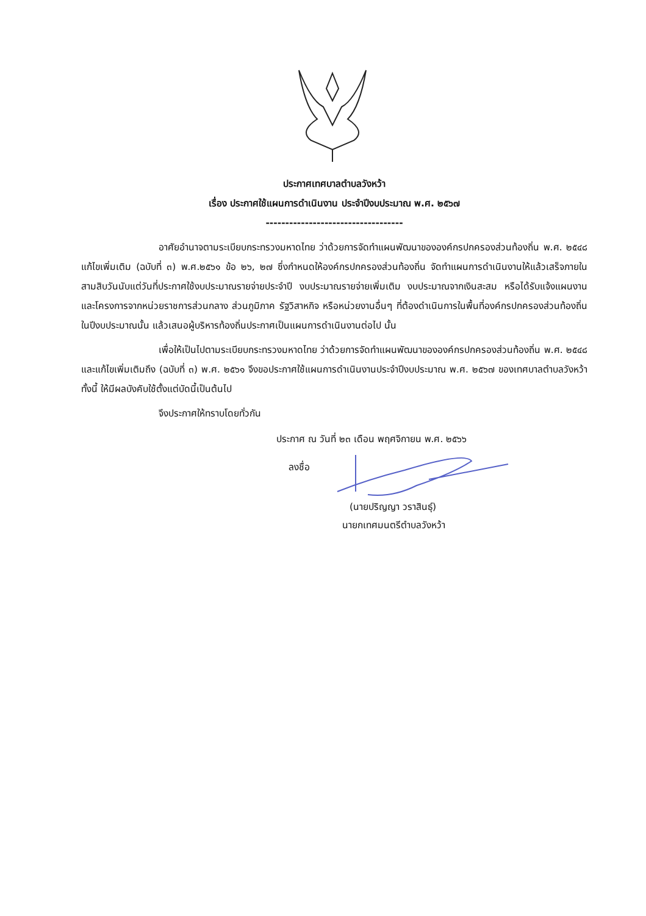ประกาศเทศบาลตำบลวังหว้า
เรื่อง ประกาศใช้แผนการดำเนินงาน ประจำปีงบประมาณ พ.ศ. ๒๕๖๗
-----------------------------------
อาศัยอำนาจตามระเบียบกระทรวงมหาดไทย ว่าด้วยการจัดทำแผนพัฒนาขององค์กรปกครองส่วนท้องถิ่น พ.ศ. ๒๕๔๘ แก้ไขเพิ่มเติม (ฉบับที่ ๓) พ.ศ.๒๕๖๑ ข้อ ๒๖, ๒๗ ซึ่งกำหนดให้องค์กรปกครองส่วนท้องถิ่น จัดทำแผนการดำเนินงานให้แล้วเสร็จภายในสามสิบวันนับแต่วันที่ประกาศใช้งบประมาณรายจ่ายประจำปี งบประมาณรายจ่ายเพิ่มเติม งบประมาณจากเงินสะสม หรือได้รับแจ้งแผนงานและโครงการจากหน่วยราชการส่วนกลาง ส่วนภูมิภาค รัฐวิสาหกิจ หรือหน่วยงานอื่นๆ ที่ต้องดำเนินการในพื้นที่องค์กรปกครองส่วนท้องถิ่นในปีงบประมาณนั้น แล้วเสนอผู้บริหารท้องถิ่นประกาศเป็นแผนการดำเนินงานต่อไป นั้น
เพื่อให้เป็นไปตามระเบียบกระทรวงมหาดไทย ว่าด้วยการจัดทำแผนพัฒนาขององค์กรปกครองส่วนท้องถิ่น พ.ศ. ๒๕๔๘ และแก้ไขเพิ่มเติมถึง (ฉบับที่ ๓) พ.ศ. ๒๕๖๑ จึงขอประกาศใช้แผนการดำเนินงานประจำปีงบประมาณ พ.ศ. ๒๕๖๗ ของเทศบาลตำบลวังหว้า ทั้งนี้ ให้มีผลบังคับใช้ตั้งแต่บัดนี้เป็นต้นไป
จึงประกาศให้ทราบโดยทั่วกัน
ประกาศ ณ วันที่ ๒๓ เดือน พฤศจิกายน พ.ศ. ๒๕๖๖
ลงชื่อ
(นายปริญญา วราสินธุ์)
นายกเทศมนตรีตำบลวังหว้า